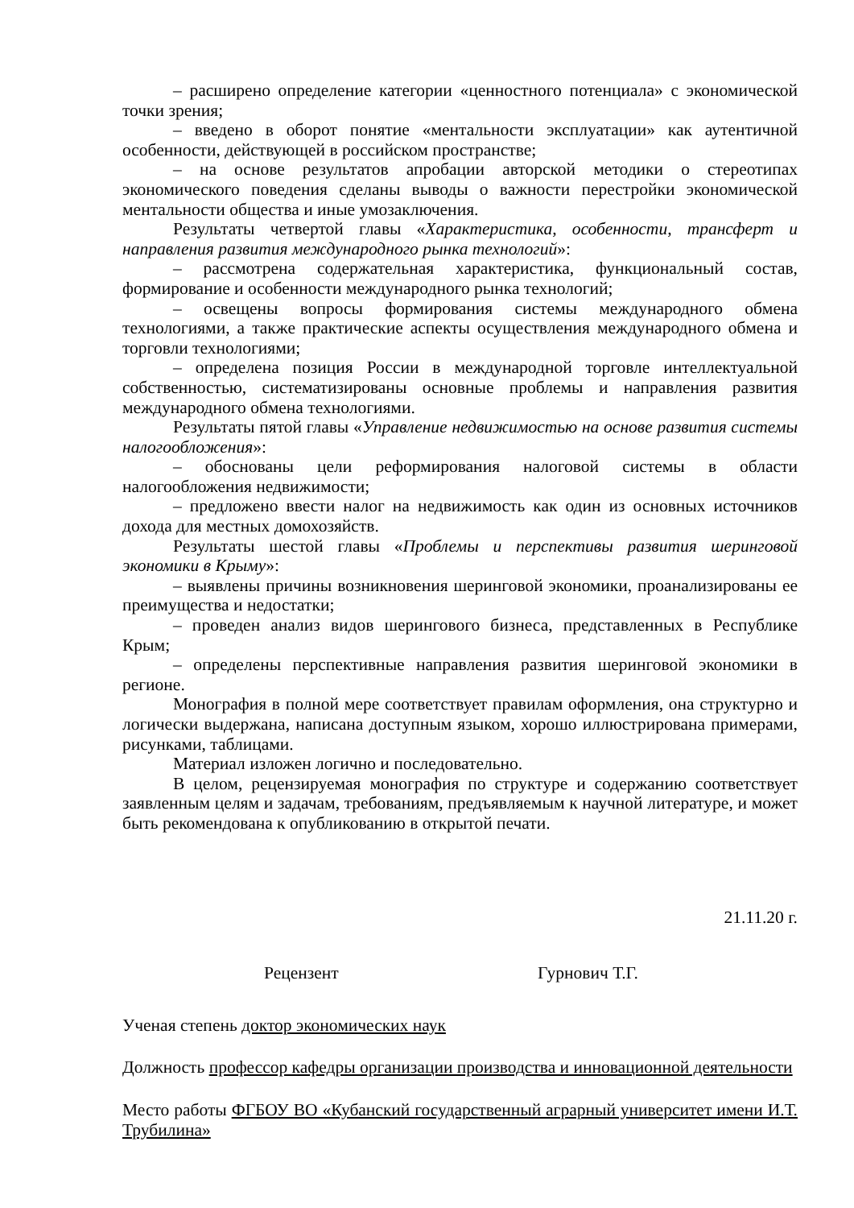– расширено определение категории «ценностного потенциала» с экономической точки зрения;
– введено в оборот понятие «ментальности эксплуатации» как аутентичной особенности, действующей в российском пространстве;
– на основе результатов апробации авторской методики о стереотипах экономического поведения сделаны выводы о важности перестройки экономической ментальности общества и иные умозаключения.
Результаты четвертой главы «Характеристика, особенности, трансферт и направления развития международного рынка технологий»:
– рассмотрена содержательная характеристика, функциональный состав, формирование и особенности международного рынка технологий;
– освещены вопросы формирования системы международного обмена технологиями, а также практические аспекты осуществления международного обмена и торговли технологиями;
– определена позиция России в международной торговле интеллектуальной собственностью, систематизированы основные проблемы и направления развития международного обмена технологиями.
Результаты пятой главы «Управление недвижимостью на основе развития системы налогообложения»:
– обоснованы цели реформирования налоговой системы в области налогообложения недвижимости;
– предложено ввести налог на недвижимость как один из основных источников дохода для местных домохозяйств.
Результаты шестой главы «Проблемы и перспективы развития шеринговой экономики в Крыму»:
– выявлены причины возникновения шеринговой экономики, проанализированы ее преимущества и недостатки;
– проведен анализ видов шерингового бизнеса, представленных в Республике Крым;
– определены перспективные направления развития шеринговой экономики в регионе.
Монография в полной мере соответствует правилам оформления, она структурно и логически выдержана, написана доступным языком, хорошо иллюстрирована примерами, рисунками, таблицами.
Материал изложен логично и последовательно.
В целом, рецензируемая монография по структуре и содержанию соответствует заявленным целям и задачам, требованиям, предъявляемым к научной литературе, и может быть рекомендована к опубликованию в открытой печати.
21.11.20 г.
Рецензент Гурнович Т.Г.
Ученая степень доктор экономических наук
Должность профессор кафедры организации производства и инновационной деятельности
Место работы ФГБОУ ВО «Кубанский государственный аграрный университет имени И.Т. Трубилина»